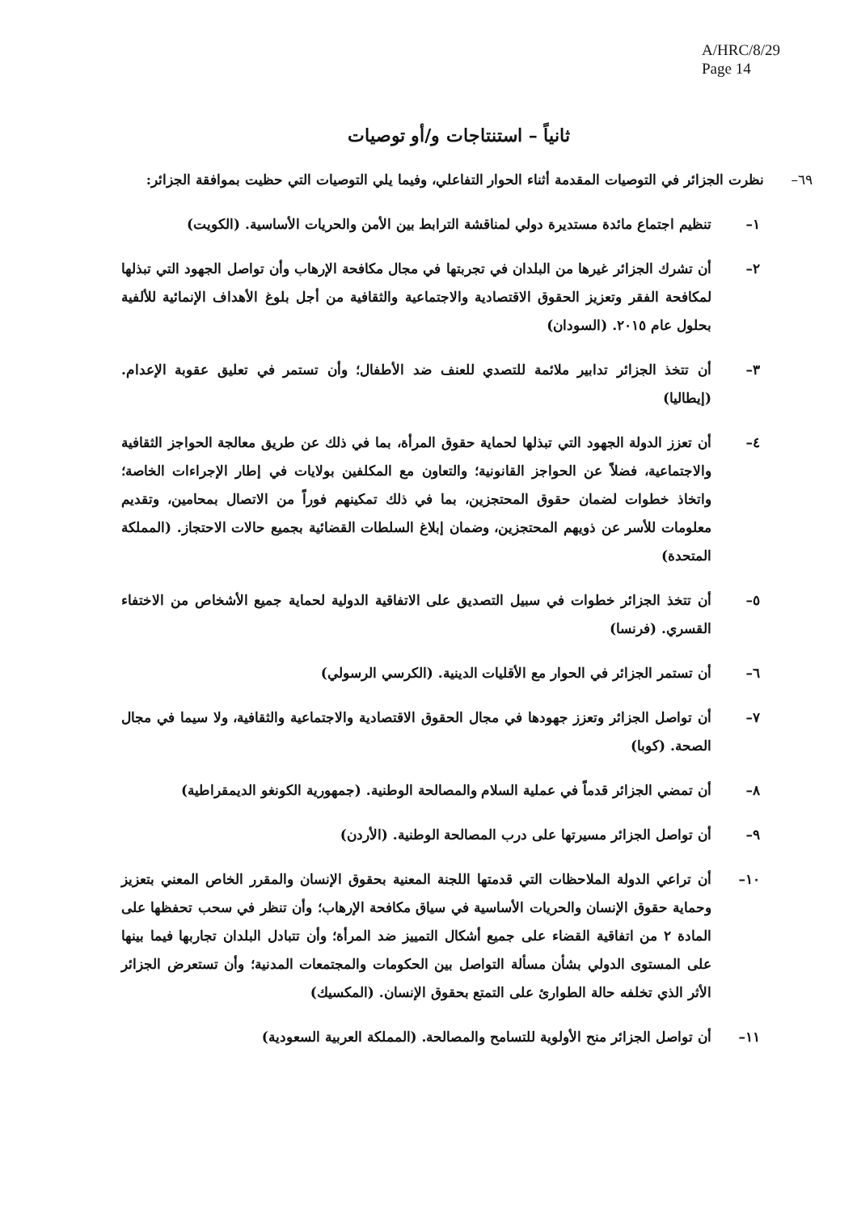A/HRC/8/29
Page 14
ثانياً – استنتاجات و/أو توصيات
٦٩– نظرت الجزائر في التوصيات المقدمة أثناء الحوار التفاعلي، وفيما يلي التوصيات التي حظيت بموافقة الجزائر:
١– تنظيم اجتماع مائدة مستديرة دولي لمناقشة الترابط بين الأمن والحريات الأساسية. (الكويت)
٢– أن تشرك الجزائر غيرها من البلدان في تجربتها في مجال مكافحة الإرهاب وأن تواصل الجهود التي تبذلها لمكافحة الفقر وتعزيز الحقوق الاقتصادية والاجتماعية والثقافية من أجل بلوغ الأهداف الإنمائية للألفية بحلول عام ٢٠١٥. (السودان)
٣– أن تتخذ الجزائر تدابير ملائمة للتصدي للعنف ضد الأطفال؛ وأن تستمر في تعليق عقوبة الإعدام. (إيطاليا)
٤– أن تعزز الدولة الجهود التي تبذلها لحماية حقوق المرأة، بما في ذلك عن طريق معالجة الحواجز الثقافية والاجتماعية، فضلاً عن الحواجز القانونية؛ والتعاون مع المكلفين بولايات في إطار الإجراءات الخاصة؛ واتخاذ خطوات لضمان حقوق المحتجزين، بما في ذلك تمكينهم فوراً من الاتصال بمحامين، وتقديم معلومات للأسر عن ذويهم المحتجزين، وضمان إبلاغ السلطات القضائية بجميع حالات الاحتجاز. (المملكة المتحدة)
٥– أن تتخذ الجزائر خطوات في سبيل التصديق على الاتفاقية الدولية لحماية جميع الأشخاص من الاختفاء القسري. (فرنسا)
٦– أن تستمر الجزائر في الحوار مع الأقليات الدينية. (الكرسي الرسولي)
٧– أن تواصل الجزائر وتعزز جهودها في مجال الحقوق الاقتصادية والاجتماعية والثقافية، ولا سيما في مجال الصحة. (كوبا)
٨– أن تمضي الجزائر قدماً في عملية السلام والمصالحة الوطنية. (جمهورية الكونغو الديمقراطية)
٩– أن تواصل الجزائر مسيرتها على درب المصالحة الوطنية. (الأردن)
١٠– أن تراعي الدولة الملاحظات التي قدمتها اللجنة المعنية بحقوق الإنسان والمقرر الخاص المعني بتعزيز وحماية حقوق الإنسان والحريات الأساسية في سياق مكافحة الإرهاب؛ وأن تنظر في سحب تحفظها على المادة ٢ من اتفاقية القضاء على جميع أشكال التمييز ضد المرأة؛ وأن تتبادل البلدان تجاربها فيما بينها على المستوى الدولي بشأن مسألة التواصل بين الحكومات والمجتمعات المدنية؛ وأن تستعرض الجزائر الأثر الذي تخلفه حالة الطوارئ على التمتع بحقوق الإنسان. (المكسيك)
١١– أن تواصل الجزائر منح الأولوية للتسامح والمصالحة. (المملكة العربية السعودية)